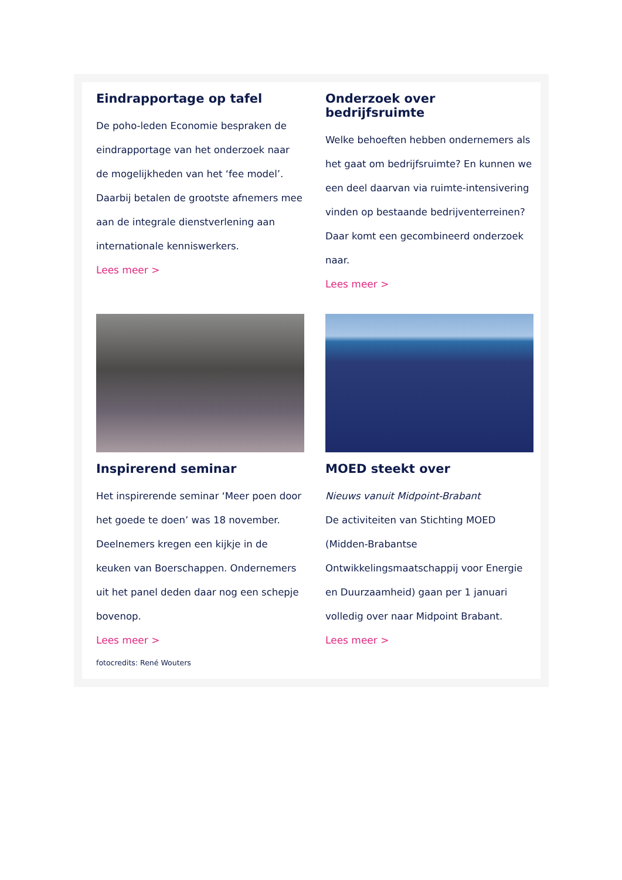Eindrapportage op tafel
De poho-leden Economie bespraken de eindrapportage van het onderzoek naar de mogelijkheden van het ‘fee model’. Daarbij betalen de grootste afnemers mee aan de integrale dienstverlening aan internationale kenniswerkers.
Lees meer >
Onderzoek over bedrijfsruimte
Welke behoeften hebben ondernemers als het gaat om bedrijfsruimte? En kunnen we een deel daarvan via ruimte-intensivering vinden op bestaande bedrijventerreinen? Daar komt een gecombineerd onderzoek naar.
Lees meer >
Inspirerend seminar
Het inspirerende seminar ‘Meer poen door het goede te doen’ was 18 november. Deelnemers kregen een kijkje in de keuken van Boerschappen. Ondernemers uit het panel deden daar nog een schepje bovenop.
Lees meer >
fotocredits: René Wouters
MOED steekt over
Nieuws vanuit Midpoint-Brabant
De activiteiten van Stichting MOED (Midden-Brabantse Ontwikkelingsmaatschappij voor Energie en Duurzaamheid) gaan per 1 januari volledig over naar Midpoint Brabant.
Lees meer >